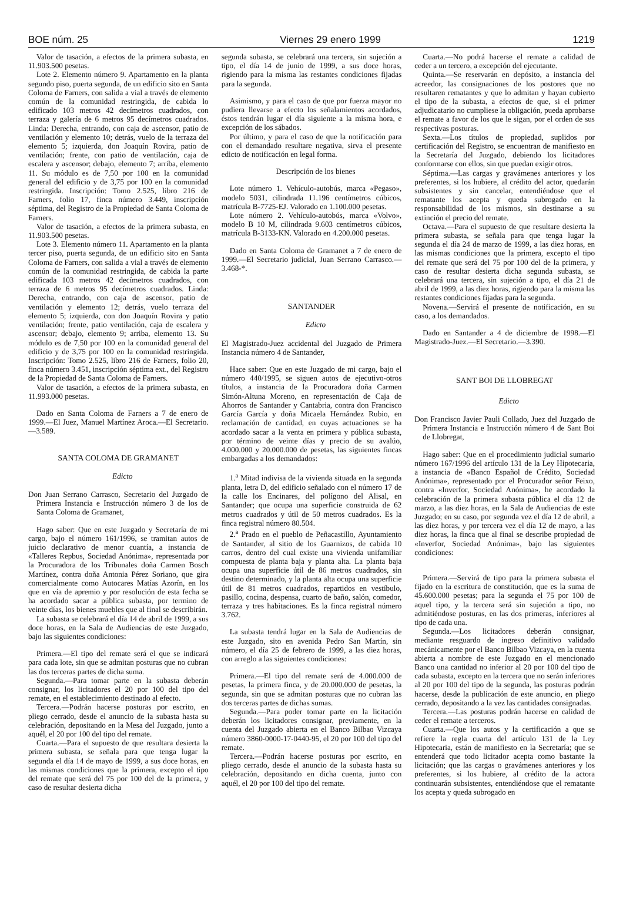BOE núm. 25 Viernes 29 enero 1999 1219
Valor de tasación, a efectos de la primera subasta, en 11.903.500 pesetas.
Lote 2. Elemento número 9. Apartamento en la planta segundo piso, puerta segunda, de un edificio sito en Santa Coloma de Farners, con salida a vial a través de elemento común de la comunidad restringida, de cabida lo edificado 103 metros 42 decímetros cuadrados, con terraza y galería de 6 metros 95 decímetros cuadrados. Linda: Derecha, entrando, con caja de ascensor, patio de ventilación y elemento 10; detrás, vuelo de la terraza del elemento 5; izquierda, don Joaquín Rovira, patio de ventilación; frente, con patio de ventilación, caja de escalera y ascensor; debajo, elemento 7; arriba, elemento 11. Su módulo es de 7,50 por 100 en la comunidad general del edificio y de 3,75 por 100 en la comunidad restringida. Inscripción: Tomo 2.525, libro 216 de Farners, folio 17, finca número 3.449, inscripción séptima, del Registro de la Propiedad de Santa Coloma de Farners.
Valor de tasación, a efectos de la primera subasta, en 11.903.500 pesetas.
Lote 3. Elemento número 11. Apartamento en la planta tercer piso, puerta segunda, de un edificio sito en Santa Coloma de Farners, con salida a vial a través de elemento común de la comunidad restringida, de cabida la parte edificada 103 metros 42 decímetros cuadrados, con terraza de 6 metros 95 decímetros cuadrados. Linda: Derecha, entrando, con caja de ascensor, patio de ventilación y elemento 12; detrás, vuelo terraza del elemento 5; izquierda, con don Joaquín Rovira y patio ventilación; frente, patio ventilación, caja de escalera y ascensor; debajo, elemento 9; arriba, elemento 13. Su módulo es de 7,50 por 100 en la comunidad general del edificio y de 3,75 por 100 en la comunidad restringida. Inscripción: Tomo 2.525, libro 216 de Farners, folio 20, finca número 3.451, inscripción séptima ext., del Registro de la Propiedad de Santa Coloma de Farners.
Valor de tasación, a efectos de la primera subasta, en 11.993.000 pesetas.
Dado en Santa Coloma de Farners a 7 de enero de 1999.—El Juez, Manuel Martínez Aroca.—El Secretario.—3.589.
SANTA COLOMA DE GRAMANET
Edicto
Don Juan Serrano Carrasco, Secretario del Juzgado de Primera Instancia e Instrucción número 3 de los de Santa Coloma de Gramanet,
Hago saber: Que en este Juzgado y Secretaría de mi cargo, bajo el número 161/1996, se tramitan autos de juicio declarativo de menor cuantía, a instancia de «Talleres Repbus, Sociedad Anónima», representada por la Procuradora de los Tribunales doña Carmen Bosch Martínez, contra doña Antonia Pérez Soriano, que gira comercialmente como Autocares Matías Azorín, en los que en vía de apremio y por resolución de esta fecha se ha acordado sacar a pública subasta, por termino de veinte días, los bienes muebles que al final se describirán.
La subasta se celebrará el día 14 de abril de 1999, a sus doce horas, en la Sala de Audiencias de este Juzgado, bajo las siguientes condiciones:
Primera.—El tipo del remate será el que se indicará para cada lote, sin que se admitan posturas que no cubran las dos terceras partes de dicha suma.
Segunda.—Para tomar parte en la subasta deberán consignar, los licitadores el 20 por 100 del tipo del remate, en el establecimiento destinado al efecto.
Tercera.—Podrán hacerse posturas por escrito, en pliego cerrado, desde el anuncio de la subasta hasta su celebración, depositando en la Mesa del Juzgado, junto a aquél, el 20 por 100 del tipo del remate.
Cuarta.—Para el supuesto de que resultara desierta la primera subasta, se señala para que tenga lugar la segunda el día 14 de mayo de 1999, a sus doce horas, en las mismas condiciones que la primera, excepto el tipo del remate que será del 75 por 100 del de la primera, y caso de resultar desierta dicha
segunda subasta, se celebrará una tercera, sin sujeción a tipo, el día 14 de junio de 1999, a sus doce horas, rigiendo para la misma las restantes condiciones fijadas para la segunda.
Asimismo, y para el caso de que por fuerza mayor no pudiera llevarse a efecto los señalamientos acordados, éstos tendrán lugar el día siguiente a la misma hora, e excepción de los sábados.
Por último, y para el caso de que la notificación para con el demandado resultare negativa, sirva el presente edicto de notificación en legal forma.
Descripción de los bienes
Lote número 1. Vehículo-autobús, marca «Pegaso», modelo 5031, cilindrada 11.196 centímetros cúbicos, matrícula B-7725-EJ. Valorado en 1.100.000 pesetas.
Lote número 2. Vehículo-autobús, marca «Volvo», modelo B 10 M, cilindrada 9.603 centímetros cúbicos, matrícula B-3133-KN. Valorado en 4.200.000 pesetas.
Dado en Santa Coloma de Gramanet a 7 de enero de 1999.—El Secretario judicial, Juan Serrano Carrasco.—3.468-*.
SANTANDER
Edicto
El Magistrado-Juez accidental del Juzgado de Primera Instancia número 4 de Santander,
Hace saber: Que en este Juzgado de mi cargo, bajo el número 440/1995, se siguen autos de ejecutivo-otros títulos, a instancia de la Procuradora doña Carmen Simón-Altuna Moreno, en representación de Caja de Ahorros de Santander y Cantabria, contra don Francisco García García y doña Micaela Hernández Rubio, en reclamación de cantidad, en cuyas actuaciones se ha acordado sacar a la venta en primera y pública subasta, por término de veinte días y precio de su avalúo, 4.000.000 y 20.000.000 de pesetas, las siguientes fincas embargadas a los demandados:
1.<sup>a</sup> Mitad indivisa de la vivienda situada en la segunda planta, letra D, del edificio señalado con el número 17 de la calle los Encinares, del polígono del Alisal, en Santander; que ocupa una superficie construida de 62 metros cuadrados y útil de 50 metros cuadrados. Es la finca registral número 80.504.
2.<sup>a</sup> Prado en el pueblo de Peñacastillo, Ayuntamiento de Santander, al sitio de los Guarnizos, de cabida 10 carros, dentro del cual existe una vivienda unifamiliar compuesta de planta baja y planta alta. La planta baja ocupa una superficie útil de 86 metros cuadrados, sin destino determinado, y la planta alta ocupa una superficie útil de 81 metros cuadrados, repartidos en vestíbulo, pasillo, cocina, despensa, cuarto de baño, salón, comedor, terraza y tres habitaciones. Es la finca registral número 3.762.
La subasta tendrá lugar en la Sala de Audiencias de este Juzgado, sito en avenida Pedro San Martín, sin número, el día 25 de febrero de 1999, a las diez horas, con arreglo a las siguientes condiciones:
Primera.—El tipo del remate será de 4.000.000 de pesetas, la primera finca, y de 20.000.000 de pesetas, la segunda, sin que se admitan posturas que no cubran las dos terceras partes de dichas sumas.
Segunda.—Para poder tomar parte en la licitación deberán los licitadores consignar, previamente, en la cuenta del Juzgado abierta en el Banco Bilbao Vizcaya número 3860-0000-17-0440-95, el 20 por 100 del tipo del remate.
Tercera.—Podrán hacerse posturas por escrito, en pliego cerrado, desde el anuncio de la subasta hasta su celebración, depositando en dicha cuenta, junto con aquél, el 20 por 100 del tipo del remate.
Cuarta.—No podrá hacerse el remate a calidad de ceder a un tercero, a excepción del ejecutante.
Quinta.—Se reservarán en depósito, a instancia del acreedor, las consignaciones de los postores que no resultaren rematantes y que lo admitan y hayan cubierto el tipo de la subasta, a efectos de que, si el primer adjudicatario no cumpliese la obligación, pueda aprobarse el remate a favor de los que le sigan, por el orden de sus respectivas posturas.
Sexta.—Los títulos de propiedad, suplidos por certificación del Registro, se encuentran de manifiesto en la Secretaría del Juzgado, debiendo los licitadores conformarse con ellos, sin que puedan exigir otros.
Séptima.—Las cargas y gravámenes anteriores y los preferentes, si los hubiere, al crédito del actor, quedarán subsistentes y sin cancelar, entendiéndose que el rematante los acepta y queda subrogado en la responsabilidad de los mismos, sin destinarse a su extinción el precio del remate.
Octava.—Para el supuesto de que resultare desierta la primera subasta, se señala para que tenga lugar la segunda el día 24 de marzo de 1999, a las diez horas, en las mismas condiciones que la primera, excepto el tipo del remate que será del 75 por 100 del de la primera, y caso de resultar desierta dicha segunda subasta, se celebrará una tercera, sin sujeción a tipo, el día 21 de abril de 1999, a las diez horas, rigiendo para la misma las restantes condiciones fijadas para la segunda.
Novena.—Servirá el presente de notificación, en su caso, a los demandados.
Dado en Santander a 4 de diciembre de 1998.—El Magistrado-Juez.—El Secretario.—3.390.
SANT BOI DE LLOBREGAT
Edicto
Don Francisco Javier Pauli Collado, Juez del Juzgado de Primera Instancia e Instrucción número 4 de Sant Boi de Llobregat,
Hago saber: Que en el procedimiento judicial sumario número 167/1996 del artículo 131 de la Ley Hipotecaria, a instancia de «Banco Español de Crédito, Sociedad Anónima», representado por el Procurador señor Feixo, contra «Inverfor, Sociedad Anónima», he acordado la celebración de la primera subasta pública el día 12 de marzo, a las diez horas, en la Sala de Audiencias de este Juzgado; en su caso, por segunda vez el día 12 de abril, a las diez horas, y por tercera vez el día 12 de mayo, a las diez horas, la finca que al final se describe propiedad de «Inverfor, Sociedad Anónima», bajo las siguientes condiciones:
Primera.—Servirá de tipo para la primera subasta el fijado en la escritura de constitución, que es la suma de 45.600.000 pesetas; para la segunda el 75 por 100 de aquel tipo, y la tercera será sin sujeción a tipo, no admitiéndose posturas, en las dos primeras, inferiores al tipo de cada una.
Segunda.—Los licitadores deberán consignar, mediante resguardo de ingreso definitivo validado mecánicamente por el Banco Bilbao Vizcaya, en la cuenta abierta a nombre de este Juzgado en el mencionado Banco una cantidad no inferior al 20 por 100 del tipo de cada subasta, excepto en la tercera que no serán inferiores al 20 por 100 del tipo de la segunda, las posturas podrán hacerse, desde la publicación de este anuncio, en pliego cerrado, depositando a la vez las cantidades consignadas.
Tercera.—Las posturas podrán hacerse en calidad de ceder el remate a terceros.
Cuarta.—Que los autos y la certificación a que se refiere la regla cuarta del artículo 131 de la Ley Hipotecaria, están de manifiesto en la Secretaría; que se entenderá que todo licitador acepta como bastante la licitación; que las cargas o gravámenes anteriores y los preferentes, si los hubiere, al crédito de la actora continuarán subsistentes, entendiéndose que el rematante los acepta y queda subrogado en